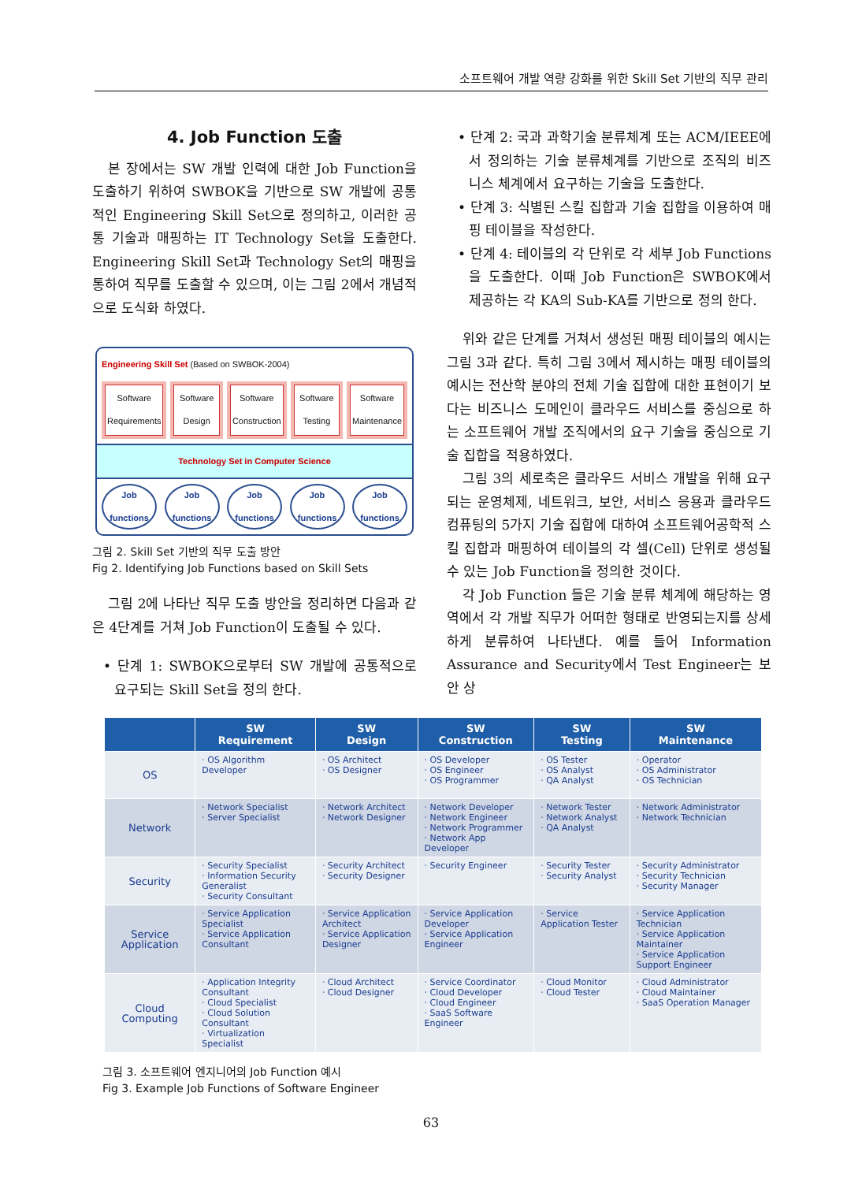소프트웨어 개발 역량 강화를 위한 Skill Set 기반의 직무 관리
4. Job Function 도출
본 장에서는 SW 개발 인력에 대한 Job Function을 도출하기 위하여 SWBOK을 기반으로 SW 개발에 공통적인 Engineering Skill Set으로 정의하고, 이러한 공통 기술과 매핑하는 IT Technology Set을 도출한다. Engineering Skill Set과 Technology Set의 매핑을 통하여 직무를 도출할 수 있으며, 이는 그림 2에서 개념적으로 도식화 하였다.
Engineering Skill Set (Based on SWBOK-2004)
Software Requirements Software Design Software Construction Software Testing Software Maintenance
Technology Set in Computer Science
Job functions
Job functions
Job functions
Job functions
Job functions
그림 2. Skill Set 기반의 직무 도출 방안
Fig 2. Identifying Job Functions based on Skill Sets
그림 2에 나타난 직무 도출 방안을 정리하면 다음과 같은 4단계를 거쳐 Job Function이 도출될 수 있다.
• 단계 1: SWBOK으로부터 SW 개발에 공통적으로 요구되는 Skill Set을 정의 한다.
• 단계 2: 국과 과학기술 분류체계 또는 ACM/IEEE에서 정의하는 기술 분류체계를 기반으로 조직의 비즈니스 체계에서 요구하는 기술을 도출한다.
• 단계 3: 식별된 스킬 집합과 기술 집합을 이용하여 매핑 테이블을 작성한다.
• 단계 4: 테이블의 각 단위로 각 세부 Job Functions을 도출한다. 이때 Job Function은 SWBOK에서 제공하는 각 KA의 Sub-KA를 기반으로 정의 한다.
위와 같은 단계를 거쳐서 생성된 매핑 테이블의 예시는 그림 3과 같다. 특히 그림 3에서 제시하는 매핑 테이블의 예시는 전산학 분야의 전체 기술 집합에 대한 표현이기 보다는 비즈니스 도메인이 클라우드 서비스를 중심으로 하는 소프트웨어 개발 조직에서의 요구 기술을 중심으로 기술 집합을 적용하였다.
그림 3의 세로축은 클라우드 서비스 개발을 위해 요구되는 운영체제, 네트워크, 보안, 서비스 응용과 클라우드 컴퓨팅의 5가지 기술 집합에 대하여 소프트웨어공학적 스킬 집합과 매핑하여 테이블의 각 셀(Cell) 단위로 생성될 수 있는 Job Function을 정의한 것이다.
각 Job Function 들은 기술 분류 체계에 해당하는 영역에서 각 개발 직무가 어떠한 형태로 반영되는지를 상세하게 분류하여 나타낸다. 예를 들어 Information Assurance and Security에서 Test Engineer는 보안 상
| | SW Requirement | SW Design | SW Construction | SW Testing | SW Maintenance |
| --- | --- | --- | --- | --- | --- |
| OS | · OS Algorithm Developer | · OS Architect · OS Designer | · OS Developer · OS Engineer · OS Programmer | · OS Tester · OS Analyst · QA Analyst | · Operator · OS Administrator · OS Technician |
| Network | · Network Specialist · Server Specialist | · Network Architect · Network Designer | · Network Developer · Network Engineer · Network Programmer · Network App Developer | · Network Tester · Network Analyst · QA Analyst | · Network Administrator · Network Technician |
| Security | · Security Specialist · Information Security Generalist · Security Consultant | · Security Architect · Security Designer | · Security Engineer | · Security Tester · Security Analyst | · Security Administrator · Security Technician · Security Manager |
| Service Application | · Service Application Specialist · Service Application Consultant | · Service Application Architect · Service Application Designer | · Service Application Developer · Service Application Engineer | · Service Application Tester | · Service Application Technician · Service Application Maintainer · Service Application Support Engineer |
| Cloud Computing | · Application Integrity Consultant · Cloud Specialist · Cloud Solution Consultant · Virtualization Specialist | · Cloud Architect · Cloud Designer | · Service Coordinator · Cloud Developer · Cloud Engineer · SaaS Software Engineer | · Cloud Monitor · Cloud Tester | · Cloud Administrator · Cloud Maintainer · SaaS Operation Manager |
그림 3. 소프트웨어 엔지니어의 Job Function 예시
Fig 3. Example Job Functions of Software Engineer
63